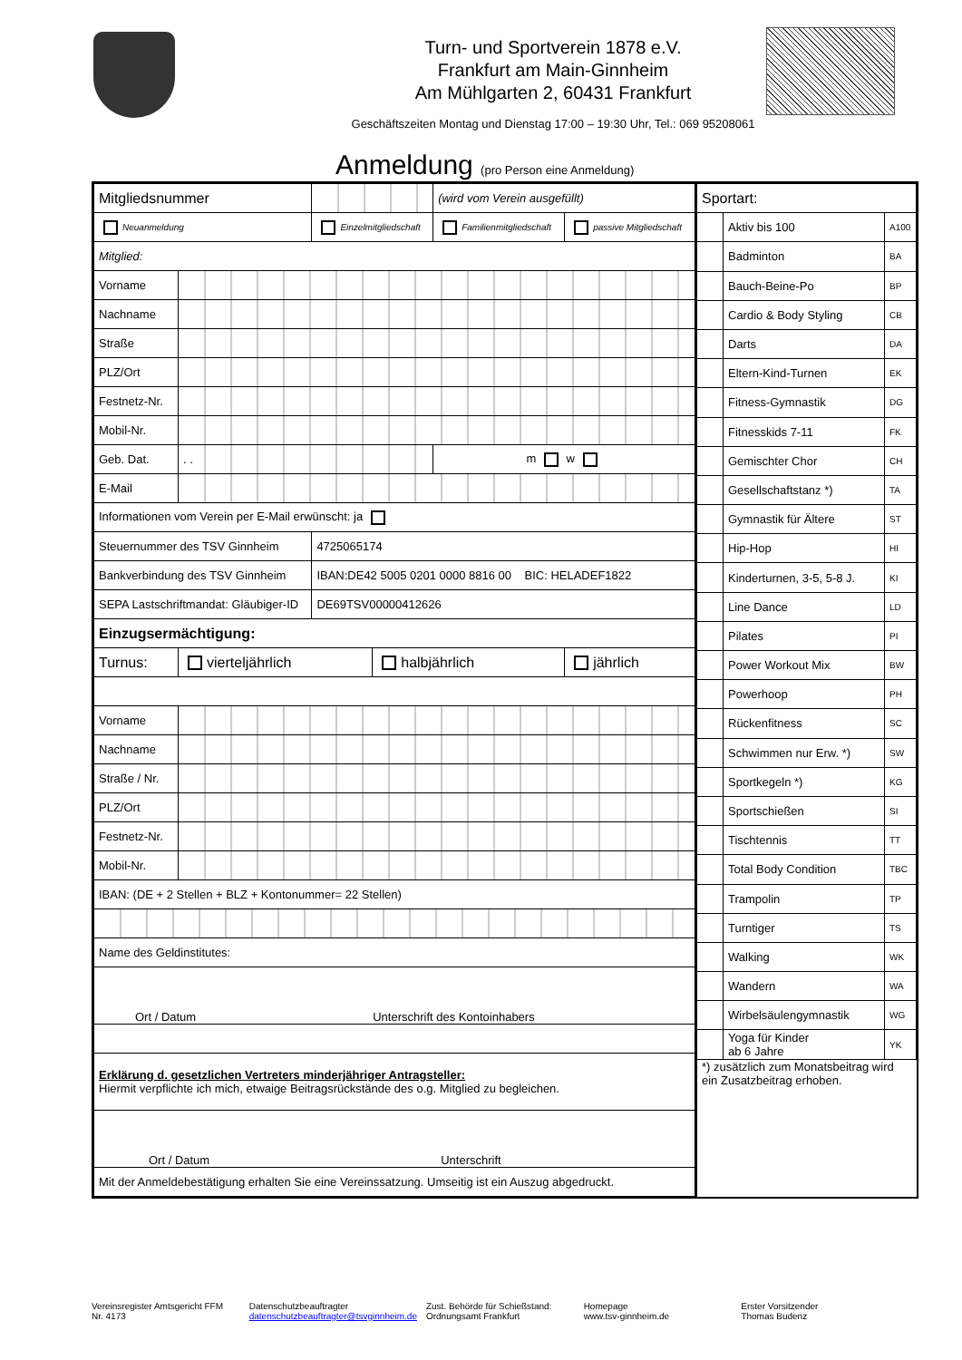Turn- und Sportverein 1878 e.V.
Frankfurt am Main-Ginnheim
Am Mühlgarten 2, 60431 Frankfurt
Geschäftszeiten Montag und Dienstag 17:00 – 19:30 Uhr, Tel.: 069 95208061
Anmeldung (pro Person eine Anmeldung)
| Mitgliedsnummer | | | | (wird vom Verein ausgefüllt) | |
| Neuanmeldung | | Einzelmitgliedschaft | | Familienmitgliedschaft | passive Mitgliedschaft |
| Mitglied: | | | | | |
| Vorname | | | | | |
| Nachname | | | | | |
| Straße | | | | | |
| PLZ/Ort | | | | | |
| Festnetz-Nr. | | | | | |
| Mobil-Nr. | | | | | |
| Geb. Dat. | . . | | | m w | |
| E-Mail | | | | | |
| Informationen vom Verein per E-Mail erwünscht: ja | | | | | |
| Steuernummer des TSV Ginnheim | | 4725065174 | | | |
| Bankverbindung des TSV Ginnheim | | IBAN:DE42 5005 0201 0000 8816 00 BIC: HELADEF1822 | | | |
| SEPA Lastschriftmandat: Gläubiger-ID | | DE69TSV00000412626 | | | |
| Einzugsermächtigung: | | | | | |
| Turnus: | vierteljährlich | | halbjährlich | | jährlich |
| Vorname | | | | | |
| Nachname | | | | | |
| Straße / Nr. | | | | | |
| PLZ/Ort | | | | | |
| Festnetz-Nr. | | | | | |
| Mobil-Nr. | | | | | |
| IBAN: (DE + 2 Stellen + BLZ + Kontonummer= 22 Stellen) | | | | | |
| Name des Geldinstitutes: | | | | | |
| Ort / Datum Unterschrift des Kontoinhabers | | | | | |
| Erklärung d. gesetzlichen Vertreters minderjähriger Antragsteller: Hiermit verpflichte ich mich, etwaige Beitragsrückstände des o.g. Mitglied zu begleichen. | | | | | |
| Ort / Datum Unterschrift | | | | | |
| Mit der Anmeldebestätigung erhalten Sie eine Vereinssatzung. Umseitig ist ein Auszug abgedruckt. | | | | | |
| Sportart: | | |
| | Aktiv bis 100 | A100 |
| | Badminton | BA |
| | Bauch-Beine-Po | BP |
| | Cardio & Body Styling | CB |
| | Darts | DA |
| | Eltern-Kind-Turnen | EK |
| | Fitness-Gymnastik | DG |
| | Fitnesskids 7-11 | FK |
| | Gemischter Chor | CH |
| | Gesellschaftstanz *) | TA |
| | Gymnastik für Ältere | ST |
| | Hip-Hop | HI |
| | Kinderturnen, 3-5, 5-8 J. | KI |
| | Line Dance | LD |
| | Pilates | PI |
| | Power Workout Mix | BW |
| | Powerhoop | PH |
| | Rückenfitness | SC |
| | Schwimmen nur Erw. *) | SW |
| | Sportkegeln *) | KG |
| | Sportschießen | SI |
| | Tischtennis | TT |
| | Total Body Condition | TBC |
| | Trampolin | TP |
| | Turntiger | TS |
| | Walking | WK |
| | Wandern | WA |
| | Wirbelsäulengymnastik | WG |
| | Yoga für Kinder ab 6 Jahre | YK |
| *) zusätzlich zum Monatsbeitrag wird ein Zusatzbeitrag erhoben. | | |
Vereinsregister Amtsgericht FFM
Nr. 4173
Datenschutzbeauftragter
datenschutzbeauftragter@tsvginnheim.de
Zust. Behörde für Schießstand:
Ordnungsamt Frankfurt
Homepage
www.tsv-ginnheim.de
Erster Vorsitzender
Thomas Budenz